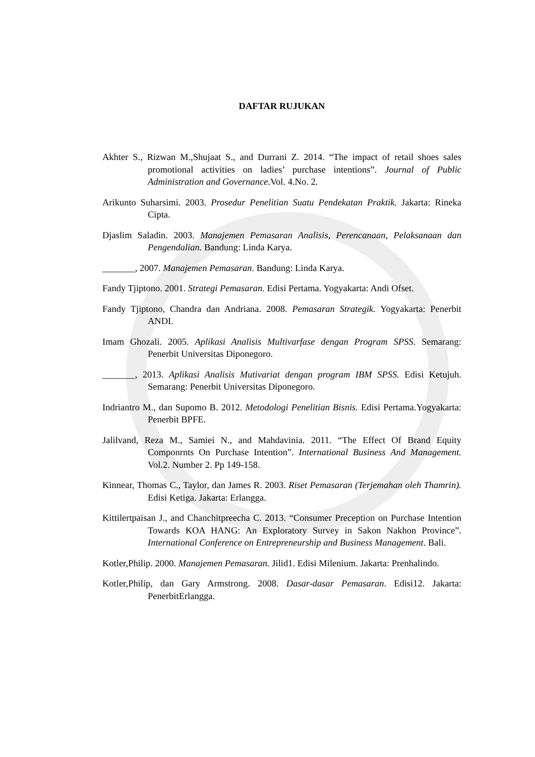DAFTAR RUJUKAN
Akhter S., Rizwan M.,Shujaat S., and Durrani Z. 2014. “The impact of retail shoes sales promotional activities on ladies’ purchase intentions”. Journal of Public Administration and Governance.Vol. 4.No. 2.
Arikunto Suharsimi. 2003. Prosedur Penelitian Suatu Pendekatan Praktik. Jakarta: Rineka Cipta.
Djaslim Saladin. 2003. Manajemen Pemasaran Analisis, Perencanaan, Pelaksanaan dan Pengendalian. Bandung: Linda Karya.
_______, 2007. Manajemen Pemasaran. Bandung: Linda Karya.
Fandy Tjiptono. 2001. Strategi Pemasaran. Edisi Pertama. Yogyakarta: Andi Ofset.
Fandy Tjiptono, Chandra dan Andriana. 2008. Pemasaran Strategik. Yogyakarta: Penerbit ANDI.
Imam Ghozali. 2005. Aplikasi Analisis Multivarfase dengan Program SPSS. Semarang: Penerbit Universitas Diponegoro.
_______, 2013. Aplikasi Analisis Mutivariat dengan program IBM SPSS. Edisi Ketujuh. Semarang: Penerbit Universitas Diponegoro.
Indriantro M., dan Supomo B. 2012. Metodologi Penelitian Bisnis. Edisi Pertama.Yogyakarta: Penerbit BPFE.
Jalilvand, Reza M., Samiei N., and Mahdavinia. 2011. “The Effect Of Brand Equity Componrnts On Purchase Intention”. International Business And Management. Vol.2. Number 2. Pp 149-158.
Kinnear, Thomas C., Taylor, dan James R. 2003. Riset Pemasaran (Terjemahan oleh Thamrin). Edisi Ketiga. Jakarta: Erlangga.
Kittilertpaisan J., and Chanchitpreecha C. 2013. “Consumer Preception on Purchase Intention Towards KOA HANG: An Exploratory Survey in Sakon Nakhon Province”. International Conference on Entrepreneurship and Business Management. Bali.
Kotler,Philip. 2000. Manajemen Pemasaran. Jilid1. Edisi Milenium. Jakarta: Prenhalindo.
Kotler,Philip, dan Gary Armstrong. 2008. Dasar-dasar Pemasaran. Edisi12. Jakarta: PenerbitErlangga.